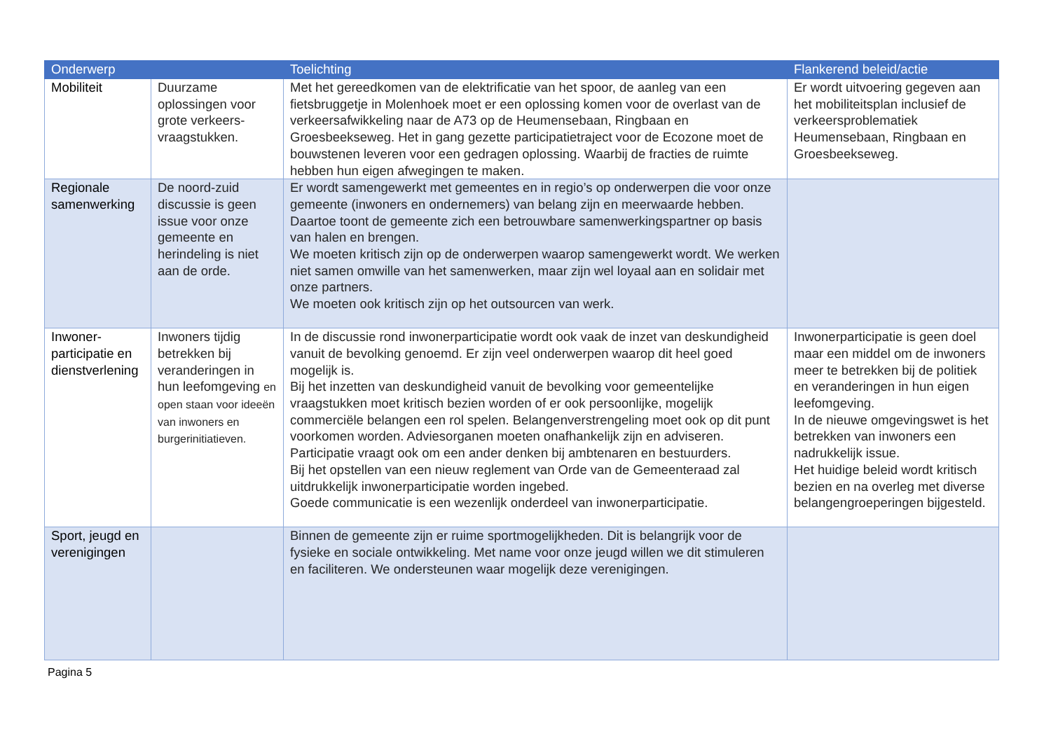| Onderwerp | | Toelichting | Flankerend beleid/actie |
| --- | --- | --- | --- |
| Mobiliteit | Duurzame oplossingen voor grote verkeers-vraagstukken. | Met het gereedkomen van de elektrificatie van het spoor, de aanleg van een fietsbruggetje in Molenhoek moet er een oplossing komen voor de overlast van de verkeersafwikkeling naar de A73 op de Heumensebaan, Ringbaan en Groesbeekseweg. Het in gang gezette participatietraject voor de Ecozone moet de bouwstenen leveren voor een gedragen oplossing. Waarbij de fracties de ruimte hebben hun eigen afwegingen te maken. | Er wordt uitvoering gegeven aan het mobiliteitsplan inclusief de verkeersproblematiek Heumensebaan, Ringbaan en Groesbeekseweg. |
| Regionale samenwerking | De noord-zuid discussie is geen issue voor onze gemeente en herindeling is niet aan de orde. | Er wordt samengewerkt met gemeentes en in regio’s op onderwerpen die voor onze gemeente (inwoners en ondernemers) van belang zijn en meerwaarde hebben. Daartoe toont de gemeente zich een betrouwbare samenwerkingspartner op basis van halen en brengen. We moeten kritisch zijn op de onderwerpen waarop samengewerkt wordt. We werken niet samen omwille van het samenwerken, maar zijn wel loyaal aan en solidair met onze partners. We moeten ook kritisch zijn op het outsourcen van werk. | |
| Inwoner-participatie en dienstverlening | Inwoners tijdig betrekken bij veranderingen in hun leefomgeving en open staan voor ideeën van inwoners en burgerinitiatieven. | In de discussie rond inwonerparticipatie wordt ook vaak de inzet van deskundigheid vanuit de bevolking genoemd. Er zijn veel onderwerpen waarop dit heel goed mogelijk is. Bij het inzetten van deskundigheid vanuit de bevolking voor gemeentelijke vraagstukken moet kritisch bezien worden of er ook persoonlijke, mogelijk commerciële belangen een rol spelen. Belangenverstrengeling moet ook op dit punt voorkomen worden. Adviesorganen moeten onafhankelijk zijn en adviseren. Participatie vraagt ook om een ander denken bij ambtenaren en bestuurders. Bij het opstellen van een nieuw reglement van Orde van de Gemeenteraad zal uitdrukkelijk inwonerparticipatie worden ingebed. Goede communicatie is een wezenlijk onderdeel van inwonerparticipatie. | Inwonerparticipatie is geen doel maar een middel om de inwoners meer te betrekken bij de politiek en veranderingen in hun eigen leefomgeving. In de nieuwe omgevingswet is het betrekken van inwoners een nadrukkelijk issue. Het huidige beleid wordt kritisch bezien en na overleg met diverse belangengroeperingen bijgesteld. |
| Sport, jeugd en verenigingen | | Binnen de gemeente zijn er ruime sportmogelijkheden. Dit is belangrijk voor de fysieke en sociale ontwikkeling. Met name voor onze jeugd willen we dit stimuleren en faciliteren. We ondersteunen waar mogelijk deze verenigingen. | |
Pagina 5